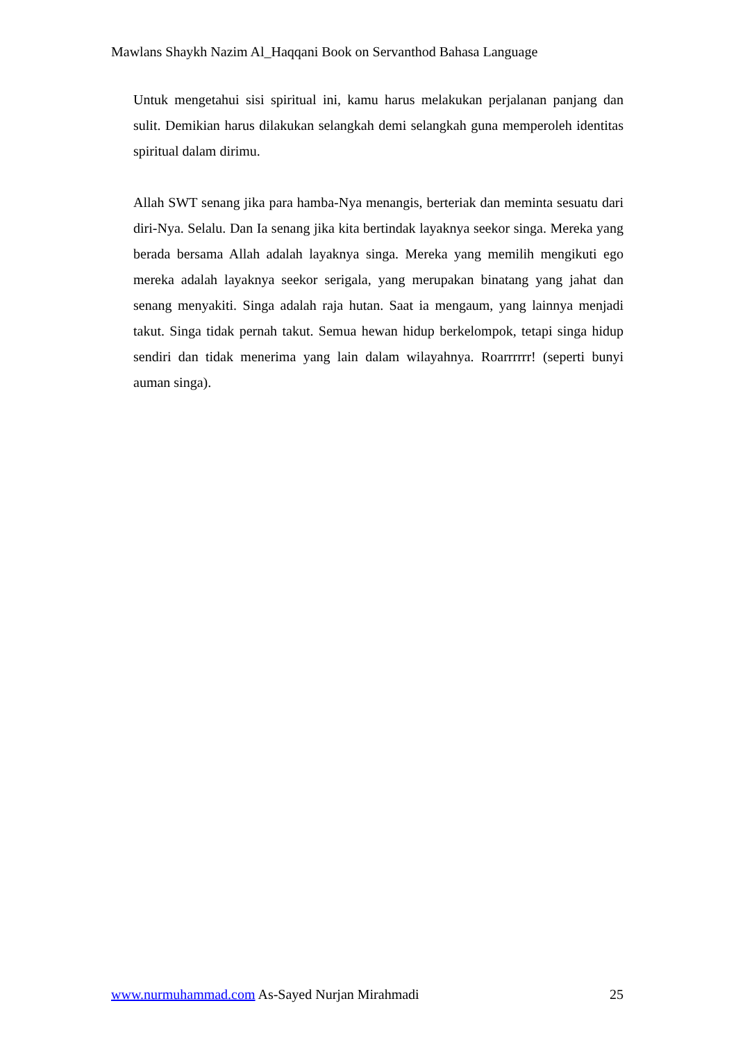Mawlans Shaykh Nazim Al_Haqqani Book on Servanthod Bahasa Language
Untuk mengetahui sisi spiritual ini, kamu harus melakukan perjalanan panjang dan sulit. Demikian harus dilakukan selangkah demi selangkah guna memperoleh identitas spiritual dalam dirimu.
Allah SWT senang jika para hamba-Nya menangis, berteriak dan meminta sesuatu dari diri-Nya. Selalu. Dan Ia senang jika kita bertindak layaknya seekor singa. Mereka yang berada bersama Allah adalah layaknya singa. Mereka yang memilih mengikuti ego mereka adalah layaknya seekor serigala, yang merupakan binatang yang jahat dan senang menyakiti. Singa adalah raja hutan. Saat ia mengaum, yang lainnya menjadi takut. Singa tidak pernah takut. Semua hewan hidup berkelompok, tetapi singa hidup sendiri dan tidak menerima yang lain dalam wilayahnya. Roarrrrrr! (seperti bunyi auman singa).
www.nurmuhammad.com As-Sayed Nurjan Mirahmadi 25